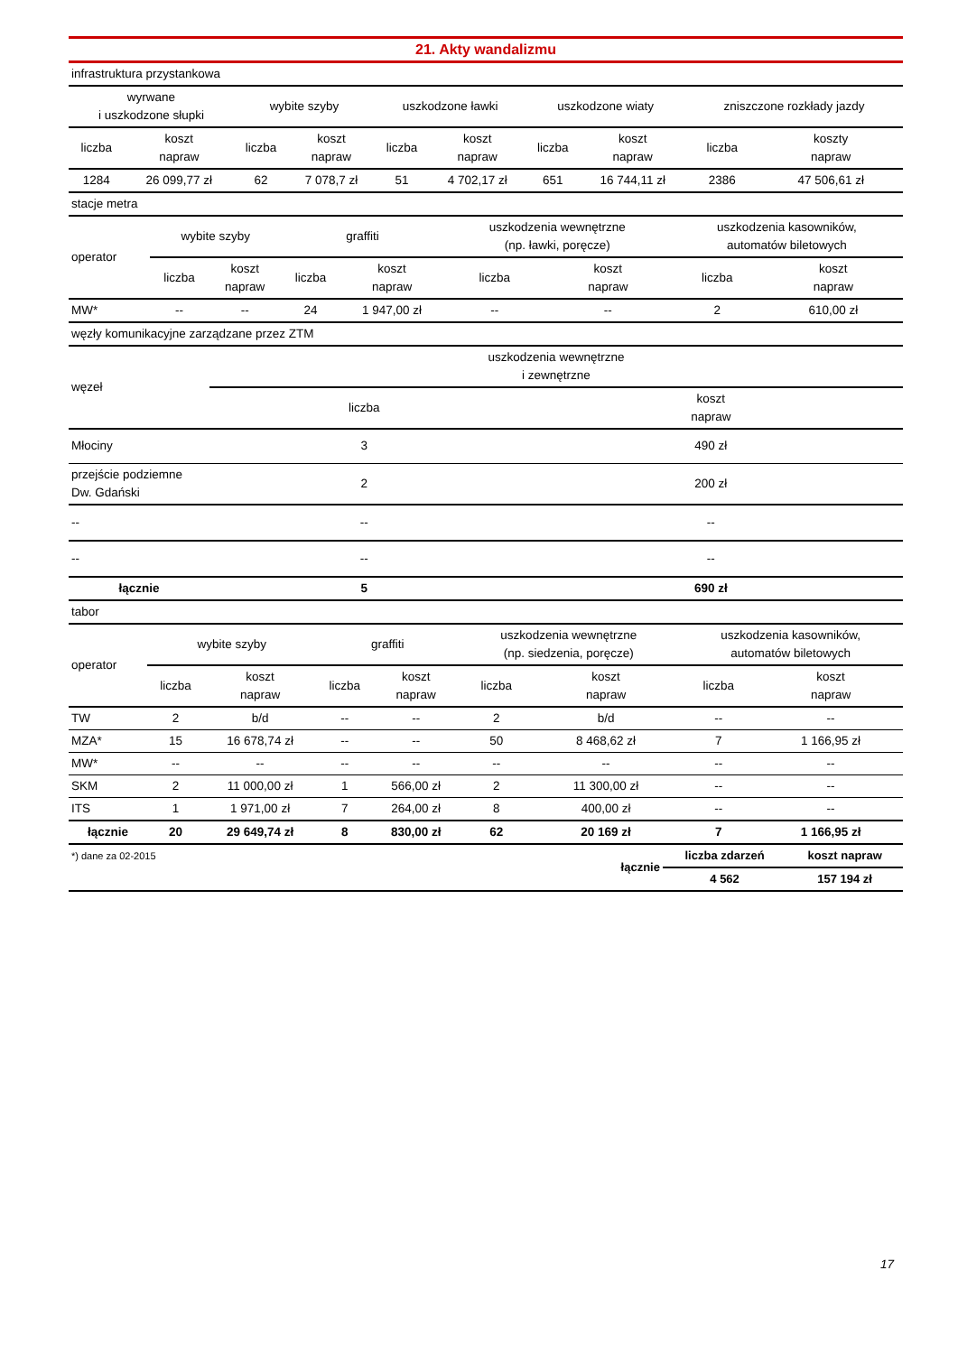21. Akty wandalizmu
| infrastruktura przystankowa | | | | | | | | | |
| wyrwane i uszkodzone słupki | | wybite szyby | | uszkodzone ławki | | uszkodzone wiaty | | zniszczone rozkłady jazdy | |
| liczba | koszt napraw | liczba | koszt napraw | liczba | koszt napraw | liczba | koszt napraw | liczba | koszty napraw |
| 1284 | 26 099,77 zł | 62 | 7 078,7 zł | 51 | 4 702,17 zł | 651 | 16 744,11 zł | 2386 | 47 506,61 zł |
| stacje metra | | | | | | | | |
| operator | wybite szyby | | graffiti | | uszkodzenia wewnętrzne (np. ławki, poręcze) | | uszkodzenia kasowników, automatów biletowych | |
| | liczba | koszt napraw | liczba | koszt napraw | liczba | koszt napraw | liczba | koszt napraw |
| MW* | -- | -- | 24 | 1 947,00 zł | -- | -- | 2 | 610,00 zł |
| węzły komunikacyjne zarządzane przez ZTM | | |
| węzeł | uszkodzenia wewnętrzne i zewnętrzne | |
| | liczba | koszt napraw |
| Młociny | 3 | 490 zł |
| przejście podziemne Dw. Gdański | 2 | 200 zł |
| -- | -- | -- |
| -- | -- | -- |
| łącznie | 5 | 690 zł |
| tabor | | | | | | | | |
| operator | wybite szyby | | graffiti | | uszkodzenia wewnętrzne (np. siedzenia, poręcze) | | uszkodzenia kasowników, automatów biletowych | |
| | liczba | koszt napraw | liczba | koszt napraw | liczba | koszt napraw | liczba | koszt napraw |
| TW | 2 | b/d | -- | -- | 2 | b/d | -- | -- |
| MZA* | 15 | 16 678,74 zł | -- | -- | 50 | 8 468,62 zł | 7 | 1 166,95 zł |
| MW* | -- | -- | -- | -- | -- | -- | -- | -- |
| SKM | 2 | 11 000,00 zł | 1 | 566,00 zł | 2 | 11 300,00 zł | -- | -- |
| ITS | 1 | 1 971,00 zł | 7 | 264,00 zł | 8 | 400,00 zł | -- | -- |
| łącznie | 20 | 29 649,74 zł | 8 | 830,00 zł | 62 | 20 169 zł | 7 | 1 166,95 zł |
| *) dane za 02-2015 | łącznie | liczba zdarzeń | koszt napraw |
| | | 4 562 | 157 194 zł |
17